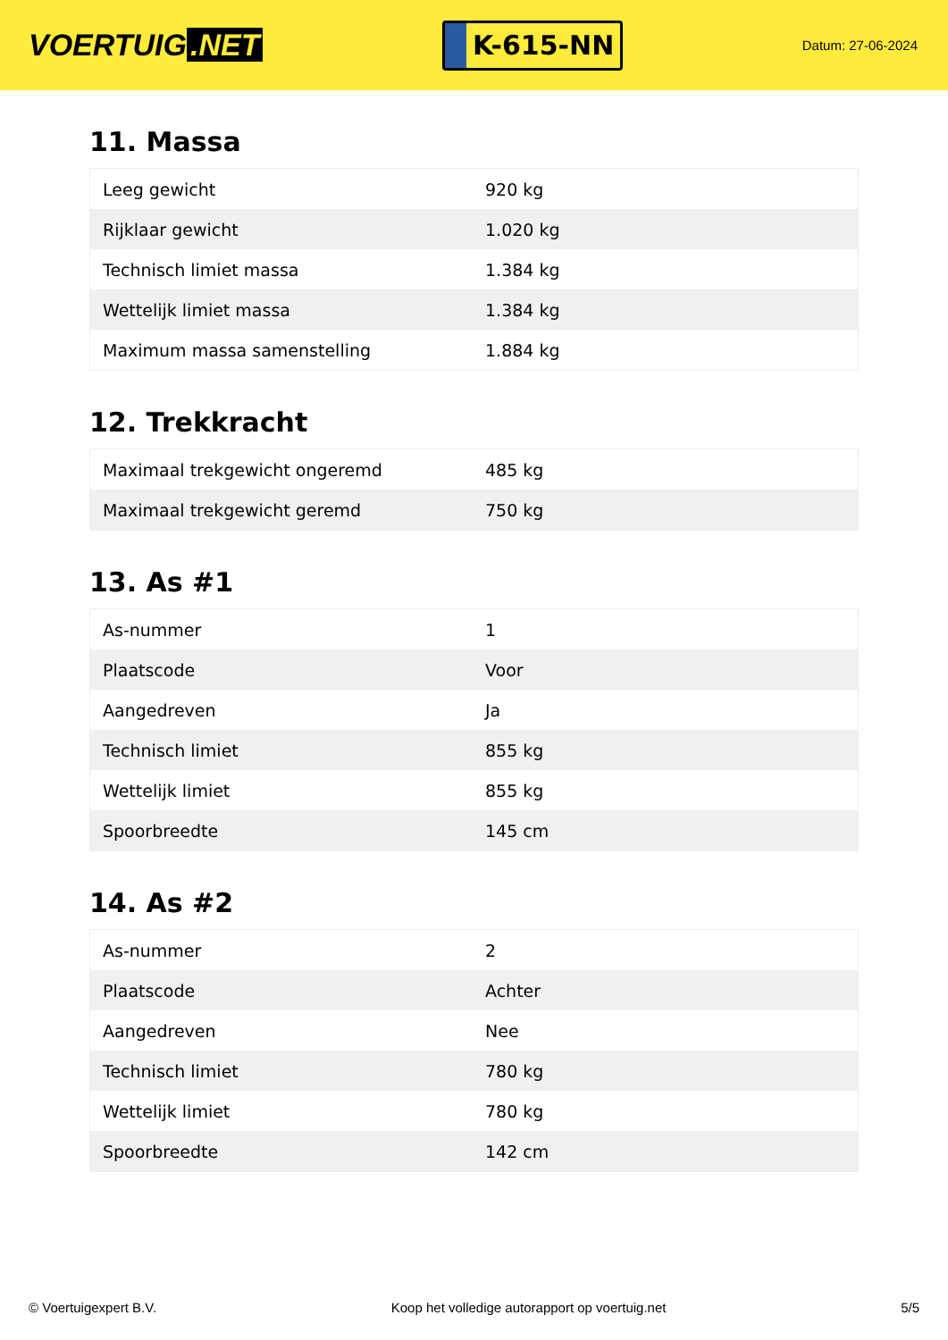VOERTUIG.NET
K-615-NN
Datum: 27-06-2024
11. Massa
| Leeg gewicht | 920 kg |
| Rijklaar gewicht | 1.020 kg |
| Technisch limiet massa | 1.384 kg |
| Wettelijk limiet massa | 1.384 kg |
| Maximum massa samenstelling | 1.884 kg |
12. Trekkracht
| Maximaal trekgewicht ongeremd | 485 kg |
| Maximaal trekgewicht geremd | 750 kg |
13. As #1
| As-nummer | 1 |
| Plaatscode | Voor |
| Aangedreven | Ja |
| Technisch limiet | 855 kg |
| Wettelijk limiet | 855 kg |
| Spoorbreedte | 145 cm |
14. As #2
| As-nummer | 2 |
| Plaatscode | Achter |
| Aangedreven | Nee |
| Technisch limiet | 780 kg |
| Wettelijk limiet | 780 kg |
| Spoorbreedte | 142 cm |
© Voertuigexpert B.V. Koop het volledige autorapport op voertuig.net 5/5